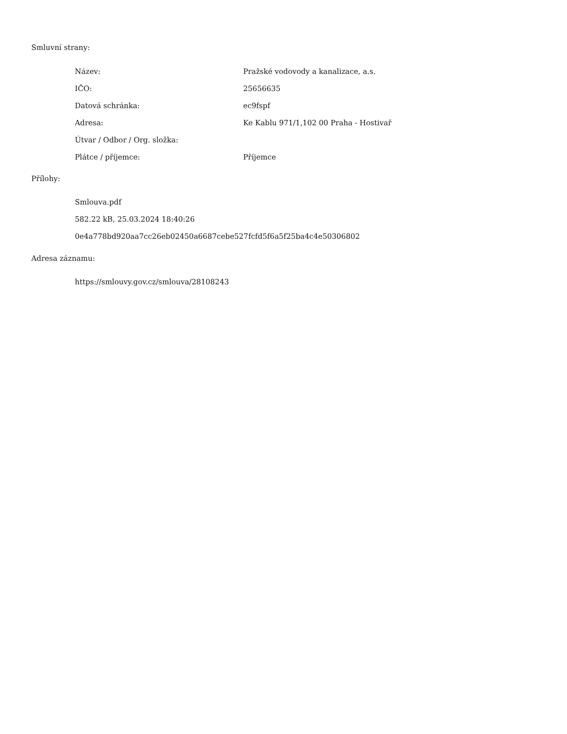Smluvní strany:
| Název: | Pražské vodovody a kanalizace, a.s. |
| IČO: | 25656635 |
| Datová schránka: | ec9fspf |
| Adresa: | Ke Kablu 971/1,102 00 Praha - Hostivař |
| Útvar / Odbor / Org. složka: | |
| Plátce / příjemce: | Příjemce |
Přílohy:
Smlouva.pdf
582.22 kB, 25.03.2024 18:40:26
0e4a778bd920aa7cc26eb02450a6687cebe527fcfd5f6a5f25ba4c4e50306802
Adresa záznamu:
https://smlouvy.gov.cz/smlouva/28108243